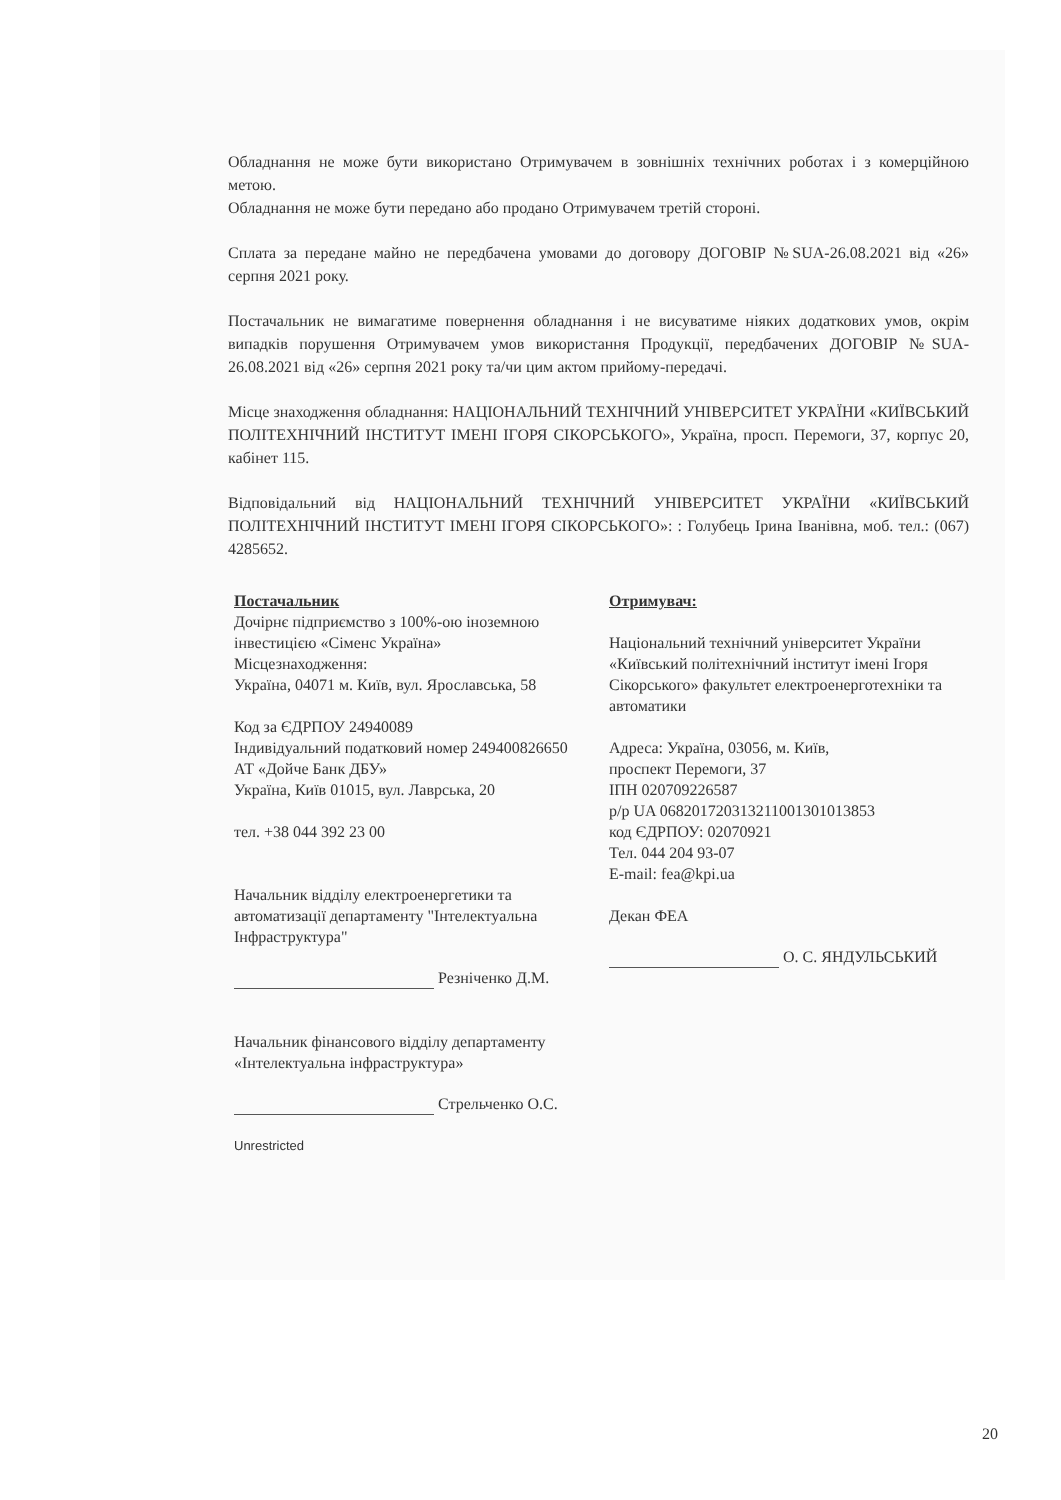Обладнання не може бути використано Отримувачем в зовнішніх технічних роботах і з комерційною метою.
Обладнання не може бути передано або продано Отримувачем третій стороні.
Сплата за передане майно не передбачена умовами до договору ДОГОВІР №SUA-26.08.2021 від «26» серпня 2021 року.
Постачальник не вимагатиме повернення обладнання і не висуватиме ніяких додаткових умов, окрім випадків порушення Отримувачем умов використання Продукції, передбачених ДОГОВІР №SUA-26.08.2021 від «26» серпня 2021 року та/чи цим актом прийому-передачі.
Місце знаходження обладнання: НАЦІОНАЛЬНИЙ ТЕХНІЧНИЙ УНІВЕРСИТЕТ УКРАЇНИ «КИЇВСЬКИЙ ПОЛІТЕХНІЧНИЙ ІНСТИТУТ ІМЕНІ ІГОРЯ СІКОРСЬКОГО», Україна, просп. Перемоги, 37, корпус 20, кабінет 115.
Відповідальний від НАЦІОНАЛЬНИЙ ТЕХНІЧНИЙ УНІВЕРСИТЕТ УКРАЇНИ «КИЇВСЬКИЙ ПОЛІТЕХНІЧНИЙ ІНСТИТУТ ІМЕНІ ІГОРЯ СІКОРСЬКОГО»: : Голубець Ірина Іванівна, моб. тел.: (067) 4285652.
Постачальник
Дочірнє підприємство з 100%-ою іноземною інвестицією «Сіменс Україна»
Місцезнаходження:
Україна, 04071 м. Київ, вул. Ярославська, 58
Код за ЄДРПОУ 24940089
Індивідуальний податковий номер 249400826650
АТ «Дойче Банк ДБУ»
Україна, Київ 01015, вул. Лаврська, 20
тел. +38 044 392 23 00
Начальник відділу електроенергетики та автоматизації департаменту "Інтелектуальна Інфраструктура"
Резніченко Д.М.
Начальник фінансового відділу департаменту «Інтелектуальна інфраструктура»
Стрельченко О.С.
Unrestricted
Отримувач:
Національний технічний університет України «Київський політехнічний інститут імені Ігоря Сікорського» факультет електроенерготехніки та автоматики
Адреса: Україна, 03056, м. Київ,
проспект Перемоги, 37
ІПН 020709226587
р/р UA 068201720313211001301013853
код ЄДРПОУ: 02070921
Тел. 044 204 93-07
E-mail: fea@kpi.ua
Декан ФЕА
О. С. ЯНДУЛЬСЬКИЙ
20